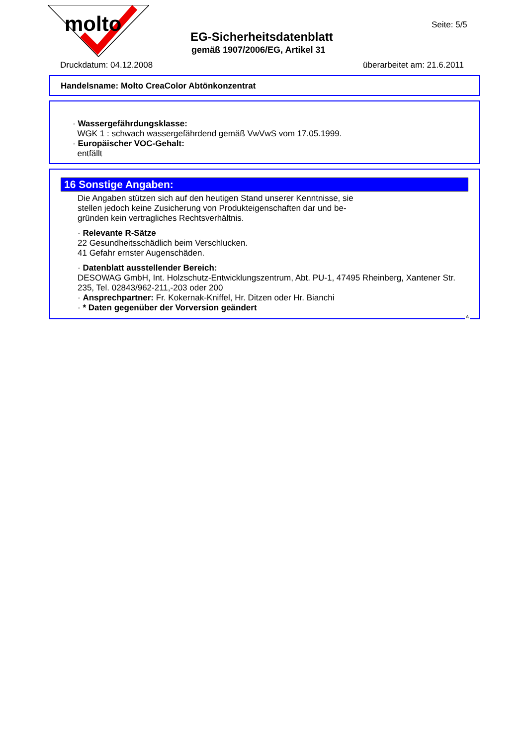molto
Seite: 5/5
EG-Sicherheitsdatenblatt
gemäß 1907/2006/EG, Artikel 31
Druckdatum: 04.12.2008 überarbeitet am: 21.6.2011
Handelsname: Molto CreaColor Abtönkonzentrat
· Wassergefährdungsklasse:
WGK 1 : schwach wassergefährdend gemäß VwVwS vom 17.05.1999.
· Europäischer VOC-Gehalt:
entfällt
16 Sonstige Angaben:
Die Angaben stützen sich auf den heutigen Stand unserer Kenntnisse, sie
stellen jedoch keine Zusicherung von Produkteigenschaften dar und be-
gründen kein vertragliches Rechtsverhältnis.
· Relevante R-Sätze
22 Gesundheitsschädlich beim Verschlucken.
41 Gefahr ernster Augenschäden.
· Datenblatt ausstellender Bereich:
DESOWAG GmbH, Int. Holzschutz-Entwicklungszentrum, Abt. PU-1, 47495 Rheinberg, Xantener Str. 235, Tel. 02843/962-211,-203 oder 200
· Ansprechpartner: Fr. Kokernak-Kniffel, Hr. Ditzen oder Hr. Bianchi
· * Daten gegenüber der Vorversion geändert
A